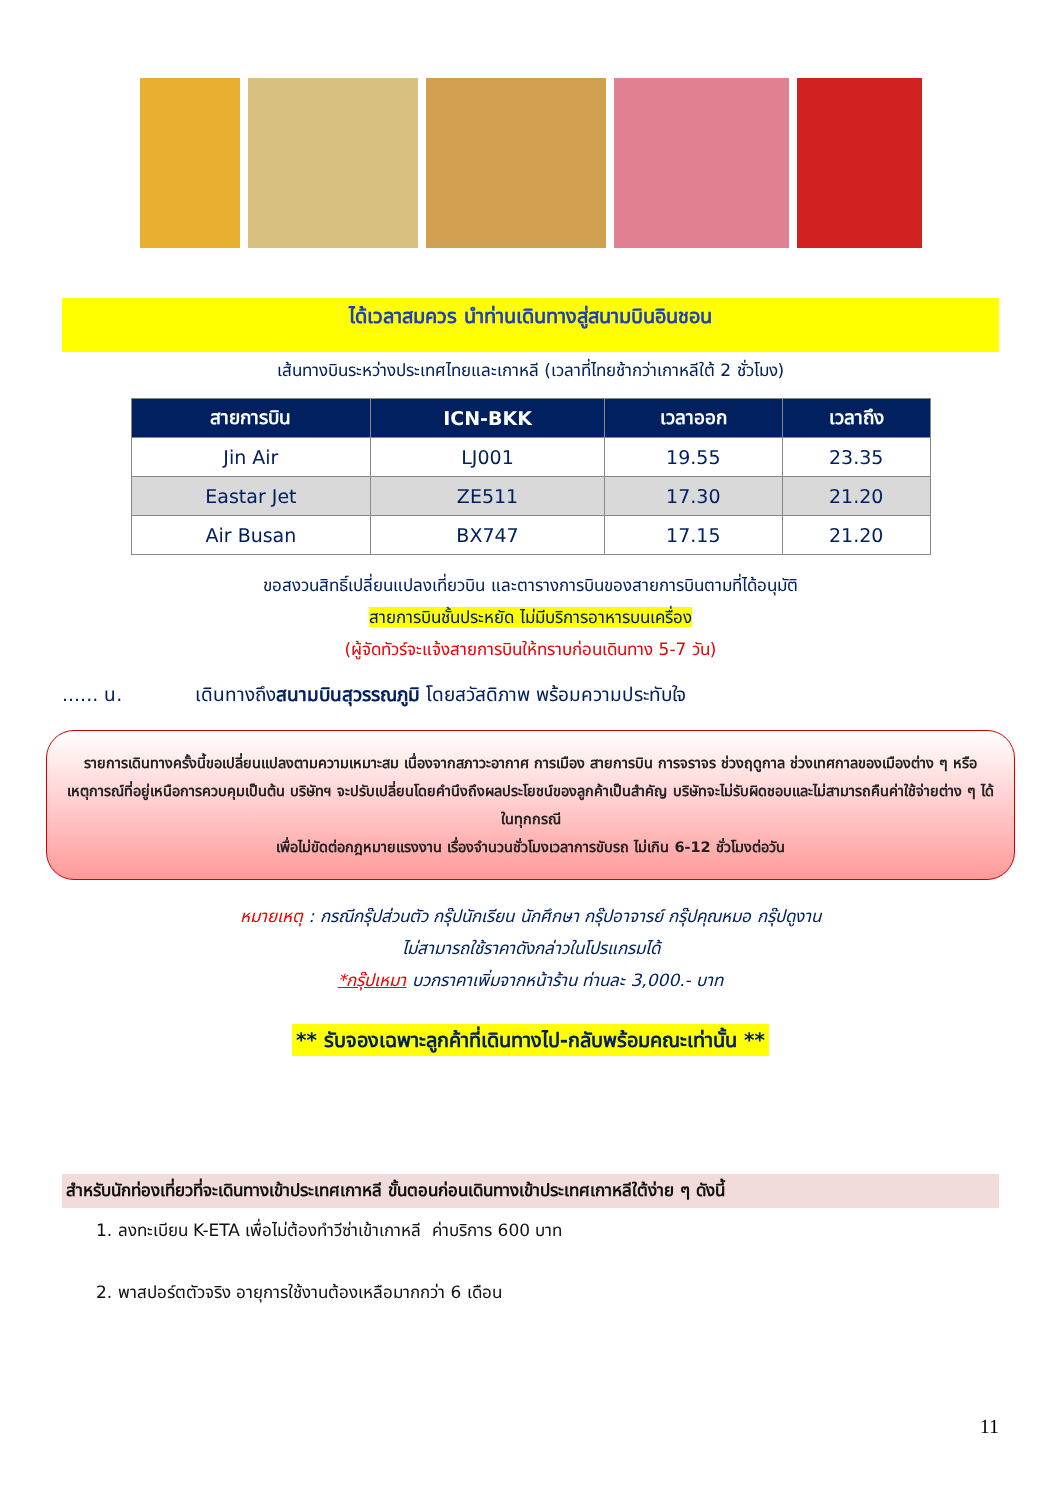ได้เวลาสมควร นำท่านเดินทางสู่สนามบินอินชอน
เส้นทางบินระหว่างประเทศไทยและเกาหลี (เวลาที่ไทยช้ากว่าเกาหลีใต้ 2 ชั่วโมง)
| สายการบิน | ICN-BKK | เวลาออก | เวลาถึง |
| --- | --- | --- | --- |
| Jin Air | LJ001 | 19.55 | 23.35 |
| Eastar Jet | ZE511 | 17.30 | 21.20 |
| Air Busan | BX747 | 17.15 | 21.20 |
ขอสงวนสิทธิ์เปลี่ยนแปลงเที่ยวบิน และตารางการบินของสายการบินตามที่ได้อนุมัติ
สายการบินชั้นประหยัด ไม่มีบริการอาหารบนเครื่อง
(ผู้จัดทัวร์จะแจ้งสายการบินให้ทราบก่อนเดินทาง 5-7 วัน)
...... น. เดินทางถึงสนามบินสุวรรณภูมิ โดยสวัสดิภาพ พร้อมความประทับใจ
รายการเดินทางครั้งนี้ขอเปลี่ยนแปลงตามความเหมาะสม เนื่องจากสภาวะอากาศ การเมือง สายการบิน การจราจร ช่วงฤดูกาล ช่วงเทศกาลของเมืองต่าง ๆ หรือเหตุการณ์ที่อยู่เหนือการควบคุมเป็นต้น บริษัทฯ จะปรับเปลี่ยนโดยคำนึงถึงผลประโยชน์ของลูกค้าเป็นสำคัญ บริษัทจะไม่รับผิดชอบและไม่สามารถคืนค่าใช้จ่ายต่าง ๆ ได้ ในทุกกรณี
เพื่อไม่ขัดต่อกฎหมายแรงงาน เรื่องจำนวนชั่วโมงเวลาการขับรถ ไม่เกิน 6-12 ชั่วโมงต่อวัน
หมายเหตุ : กรณีกรุ๊ปส่วนตัว กรุ๊ปนักเรียน นักศึกษา กรุ๊ปอาจารย์ กรุ๊ปคุณหมอ กรุ๊ปดูงาน
ไม่สามารถใช้ราคาดังกล่าวในโปรแกรมได้
*กรุ๊ปเหมา บวกราคาเพิ่มจากหน้าร้าน ท่านละ 3,000.- บาท
** รับจองเฉพาะลูกค้าที่เดินทางไป-กลับพร้อมคณะเท่านั้น **
สำหรับนักท่องเที่ยวที่จะเดินทางเข้าประเทศเกาหลี ขั้นตอนก่อนเดินทางเข้าประเทศเกาหลีใต้ง่าย ๆ ดังนี้
1. ลงทะเบียน K-ETA เพื่อไม่ต้องทำวีซ่าเข้าเกาหลี ค่าบริการ 600 บาท
2. พาสปอร์ตตัวจริง อายุการใช้งานต้องเหลือมากกว่า 6 เดือน
11